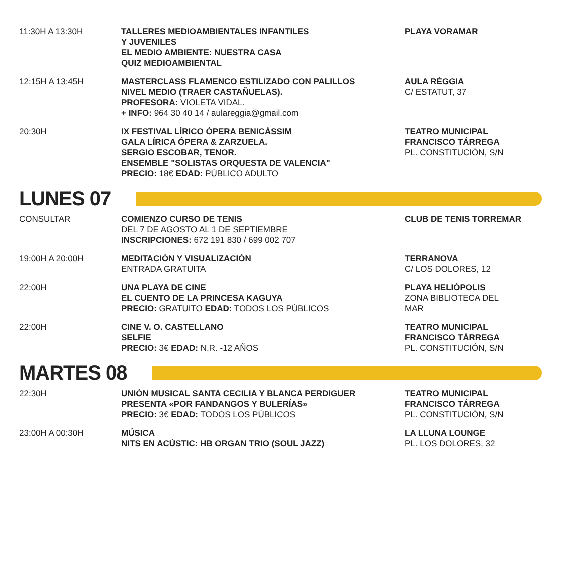| 11:30H A 13:30H | TALLERES MEDIOAMBIENTALES INFANTILES Y JUVENILES EL MEDIO AMBIENTE: NUESTRA CASA QUIZ MEDIOAMBIENTAL | PLAYA VORAMAR |
| 12:15H A 13:45H | MASTERCLASS FLAMENCO ESTILIZADO CON PALILLOS NIVEL MEDIO (TRAER CASTAÑUELAS). PROFESORA: VIOLETA VIDAL. + INFO: 964 30 40 14 / aulareggia@gmail.com | AULA RÉGGIA C/ ESTATUT, 37 |
| 20:30H | IX FESTIVAL LÍRICO ÓPERA BENICÀSSIM GALA LÍRICA ÓPERA & ZARZUELA. SERGIO ESCOBAR, TENOR. ENSEMBLE "SOLISTAS ORQUESTA DE VALENCIA" PRECIO: 18€ EDAD: PÚBLICO ADULTO | TEATRO MUNICIPAL FRANCISCO TÁRREGA PL. CONSTITUCIÓN, S/N |
LUNES 07
| CONSULTAR | COMIENZO CURSO DE TENIS DEL 7 DE AGOSTO AL 1 DE SEPTIEMBRE INSCRIPCIONES: 672 191 830 / 699 002 707 | CLUB DE TENIS TORREMAR |
| 19:00H A 20:00H | MEDITACIÓN Y VISUALIZACIÓN ENTRADA GRATUITA | TERRANOVA C/ LOS DOLORES, 12 |
| 22:00H | UNA PLAYA DE CINE EL CUENTO DE LA PRINCESA KAGUYA PRECIO: GRATUITO EDAD: TODOS LOS PÚBLICOS | PLAYA HELIÓPOLIS ZONA BIBLIOTECA DEL MAR |
| 22:00H | CINE V. O. CASTELLANO SELFIE PRECIO: 3€ EDAD: N.R. -12 AÑOS | TEATRO MUNICIPAL FRANCISCO TÁRREGA PL. CONSTITUCIÓN, S/N |
MARTES 08
| 22:30H | UNIÓN MUSICAL SANTA CECILIA Y BLANCA PERDIGUER PRESENTA «POR FANDANGOS Y BULERÍAS» PRECIO: 3€ EDAD: TODOS LOS PÚBLICOS | TEATRO MUNICIPAL FRANCISCO TÁRREGA PL. CONSTITUCIÓN, S/N |
| 23:00H A 00:30H | MÚSICA NITS EN ACÚSTIC: HB ORGAN TRIO (SOUL JAZZ) | LA LLUNA LOUNGE PL. LOS DOLORES, 32 |